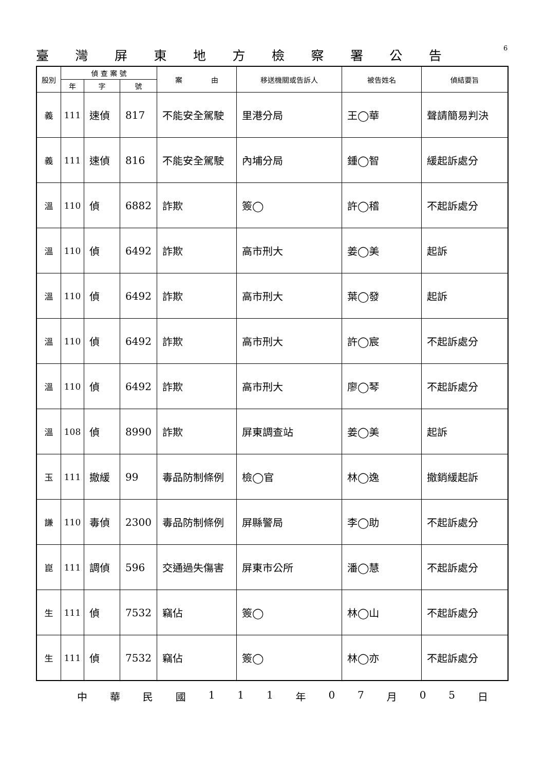6
臺灣屏東地方檢察署公告
| 股別 | 偵 查 案 號 | | | 案 由 | 移送機關或告訴人 | 被告姓名 | 偵結要旨 |
| --- | --- | --- | --- | --- | --- | --- | --- |
| | 年 | 字 | 號 | | | | |
| 義 | 111 | 速偵 | 817 | 不能安全駕駛 | 里港分局 | 王◯華 | 聲請簡易判決 |
| 義 | 111 | 速偵 | 816 | 不能安全駕駛 | 內埔分局 | 鍾◯智 | 緩起訴處分 |
| 溫 | 110 | 偵 | 6882 | 詐欺 | 簽◯ | 許◯稽 | 不起訴處分 |
| 溫 | 110 | 偵 | 6492 | 詐欺 | 高市刑大 | 姜◯美 | 起訴 |
| 溫 | 110 | 偵 | 6492 | 詐欺 | 高市刑大 | 葉◯發 | 起訴 |
| 溫 | 110 | 偵 | 6492 | 詐欺 | 高市刑大 | 許◯宸 | 不起訴處分 |
| 溫 | 110 | 偵 | 6492 | 詐欺 | 高市刑大 | 廖◯琴 | 不起訴處分 |
| 溫 | 108 | 偵 | 8990 | 詐欺 | 屏東調查站 | 姜◯美 | 起訴 |
| 玉 | 111 | 撤緩 | 99 | 毒品防制條例 | 檢◯官 | 林◯逸 | 撤銷緩起訴 |
| 謙 | 110 | 毒偵 | 2300 | 毒品防制條例 | 屏縣警局 | 李◯助 | 不起訴處分 |
| 崑 | 111 | 調偵 | 596 | 交通過失傷害 | 屏東市公所 | 潘◯慧 | 不起訴處分 |
| 生 | 111 | 偵 | 7532 | 竊佔 | 簽◯ | 林◯山 | 不起訴處分 |
| 生 | 111 | 偵 | 7532 | 竊佔 | 簽◯ | 林◯亦 | 不起訴處分 |
中華民國 111 年 07 月 05 日